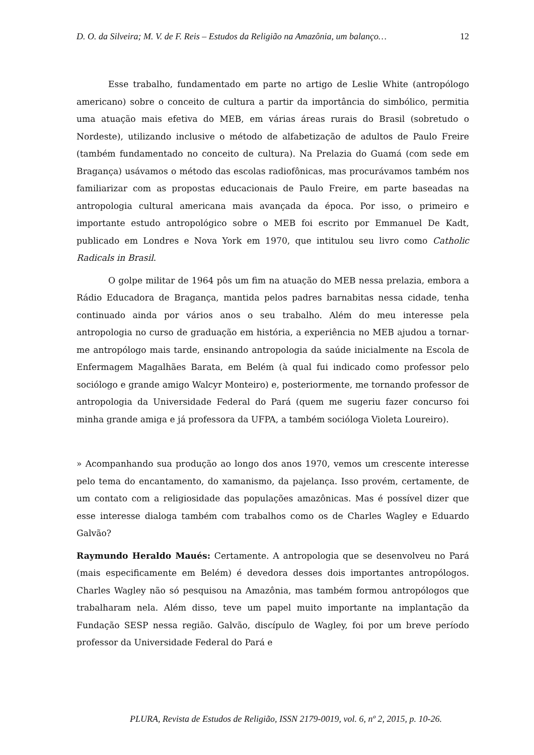D. O. da Silveira; M. V. de F. Reis – Estudos da Religião na Amazônia, um balanço… 12
Esse trabalho, fundamentado em parte no artigo de Leslie White (antropólogo americano) sobre o conceito de cultura a partir da importância do simbólico, permitia uma atuação mais efetiva do MEB, em várias áreas rurais do Brasil (sobretudo o Nordeste), utilizando inclusive o método de alfabetização de adultos de Paulo Freire (também fundamentado no conceito de cultura). Na Prelazia do Guamá (com sede em Bragança) usávamos o método das escolas radiofônicas, mas procurávamos também nos familiarizar com as propostas educacionais de Paulo Freire, em parte baseadas na antropologia cultural americana mais avançada da época. Por isso, o primeiro e importante estudo antropológico sobre o MEB foi escrito por Emmanuel De Kadt, publicado em Londres e Nova York em 1970, que intitulou seu livro como Catholic Radicals in Brasil.
O golpe militar de 1964 pôs um fim na atuação do MEB nessa prelazia, embora a Rádio Educadora de Bragança, mantida pelos padres barnabitas nessa cidade, tenha continuado ainda por vários anos o seu trabalho. Além do meu interesse pela antropologia no curso de graduação em história, a experiência no MEB ajudou a tornar-me antropólogo mais tarde, ensinando antropologia da saúde inicialmente na Escola de Enfermagem Magalhães Barata, em Belém (à qual fui indicado como professor pelo sociólogo e grande amigo Walcyr Monteiro) e, posteriormente, me tornando professor de antropologia da Universidade Federal do Pará (quem me sugeriu fazer concurso foi minha grande amiga e já professora da UFPA, a também socióloga Violeta Loureiro).
» Acompanhando sua produção ao longo dos anos 1970, vemos um crescente interesse pelo tema do encantamento, do xamanismo, da pajelança. Isso provém, certamente, de um contato com a religiosidade das populações amazônicas. Mas é possível dizer que esse interesse dialoga também com trabalhos como os de Charles Wagley e Eduardo Galvão?
Raymundo Heraldo Maués: Certamente. A antropologia que se desenvolveu no Pará (mais especificamente em Belém) é devedora desses dois importantes antropólogos. Charles Wagley não só pesquisou na Amazônia, mas também formou antropólogos que trabalharam nela. Além disso, teve um papel muito importante na implantação da Fundação SESP nessa região. Galvão, discípulo de Wagley, foi por um breve período professor da Universidade Federal do Pará e
PLURA, Revista de Estudos de Religião, ISSN 2179-0019, vol. 6, nº 2, 2015, p. 10-26.